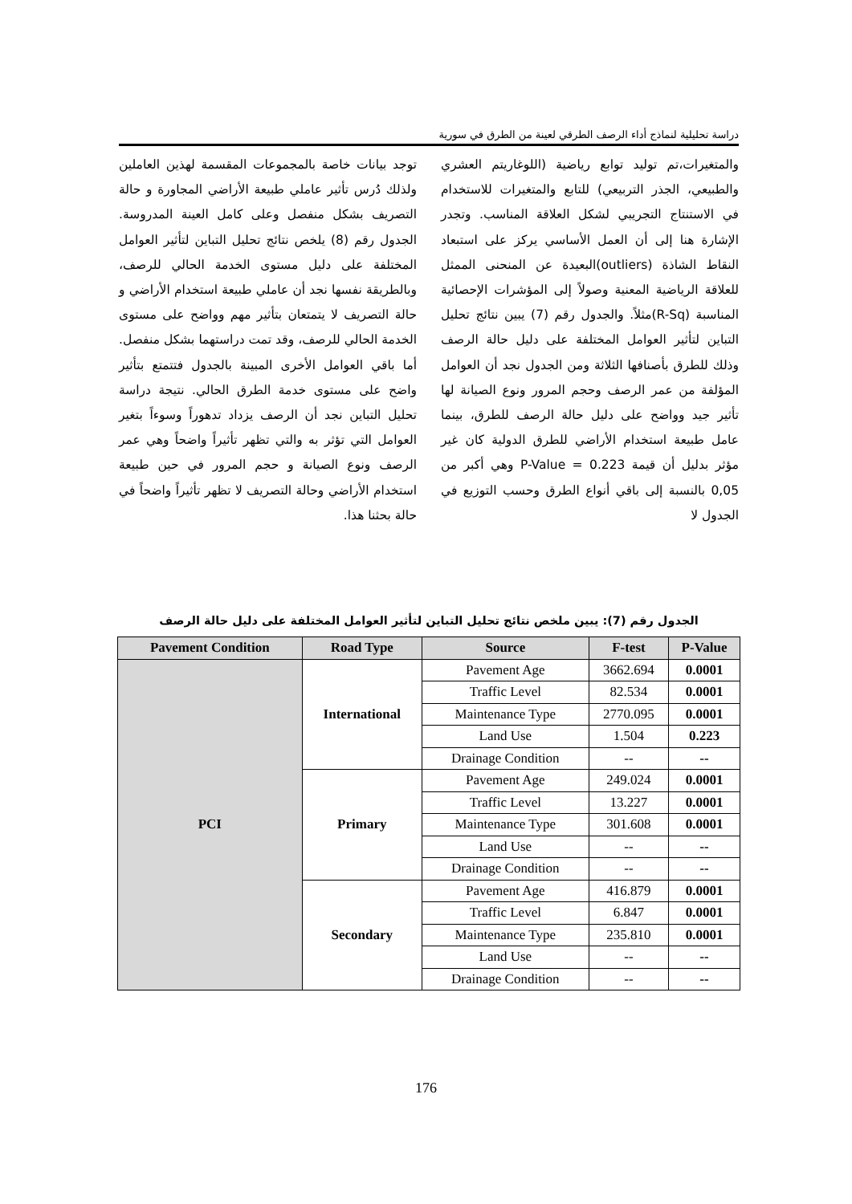دراسة تحليلية لنماذج أداء الرصف الطرقي لعينة من الطرق في سورية
والمتغيرات،تم توليد توابع رياضية (اللوغاريتم العشري والطبيعي، الجذر التربيعي) للتابع والمتغيرات للاستخدام في الاستنتاج التجريبي لشكل العلاقة المناسب. وتجدر الإشارة هنا إلى أن العمل الأساسي يركز على استبعاد النقاط الشاذة (outliers)البعيدة عن المنحنى الممثل للعلاقة الرياضية المعنية وصولاً إلى المؤشرات الإحصائية المناسبة (R-Sq)مثلاً. والجدول رقم (7) يبين نتائج تحليل التباين لتأثير العوامل المختلفة على دليل حالة الرصف وذلك للطرق بأصنافها الثلاثة ومن الجدول نجد أن العوامل المؤلفة من عمر الرصف وحجم المرور ونوع الصيانة لها تأثير جيد وواضح على دليل حالة الرصف للطرق، بينما عامل طبيعة استخدام الأراضي للطرق الدولية كان غير مؤثر بدليل أن قيمة P-Value = 0.223 وهي أكبر من 0,05 بالنسبة إلى باقي أنواع الطرق وحسب التوزيع في الجدول لا
توجد بيانات خاصة بالمجموعات المقسمة لهذين العاملين ولذلك دُرس تأثير عاملي طبيعة الأراضي المجاورة و حالة التصريف بشكل منفصل وعلى كامل العينة المدروسة. الجدول رقم (8) يلخص نتائج تحليل التباين لتأثير العوامل المختلفة على دليل مستوى الخدمة الحالي للرصف، وبالطريقة نفسها نجد أن عاملي طبيعة استخدام الأراضي و حالة التصريف لا يتمتعان بتأثير مهم وواضح على مستوى الخدمة الحالي للرصف، وقد تمت دراستهما بشكل منفصل. أما باقي العوامل الأخرى المبينة بالجدول فتتمتع بتأثير واضح على مستوى خدمة الطرق الحالي. نتيجة دراسة تحليل التباين نجد أن الرصف يزداد تدهوراً وسوءاً بتغير العوامل التي تؤثر به والتي تظهر تأثيراً واضحاً وهي عمر الرصف ونوع الصيانة و حجم المرور في حين طبيعة استخدام الأراضي وحالة التصريف لا تظهر تأثيراً واضحاً في حالة بحثنا هذا.
الجدول رقم (7): يبين ملخص نتائج تحليل التباين لتأثير العوامل المختلفة على دليل حالة الرصف
| Pavement Condition | Road Type | Source | F-test | P-Value |
| --- | --- | --- | --- | --- |
| PCI | International | Pavement Age | 3662.694 | 0.0001 |
| | | Traffic Level | 82.534 | 0.0001 |
| | | Maintenance Type | 2770.095 | 0.0001 |
| | | Land Use | 1.504 | 0.223 |
| | | Drainage Condition | -- | -- |
| | Primary | Pavement Age | 249.024 | 0.0001 |
| | | Traffic Level | 13.227 | 0.0001 |
| | | Maintenance Type | 301.608 | 0.0001 |
| | | Land Use | -- | -- |
| | | Drainage Condition | -- | -- |
| | Secondary | Pavement Age | 416.879 | 0.0001 |
| | | Traffic Level | 6.847 | 0.0001 |
| | | Maintenance Type | 235.810 | 0.0001 |
| | | Land Use | -- | -- |
| | | Drainage Condition | -- | -- |
176